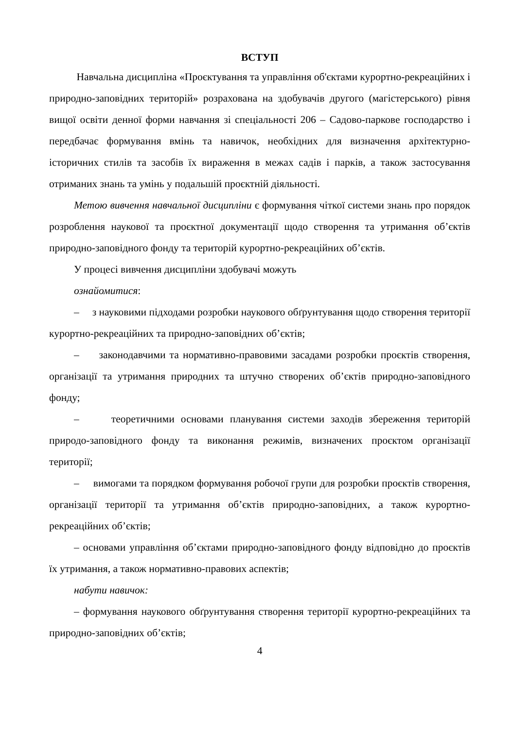ВСТУП
Навчальна дисципліна «Проєктування та управління об'єктами курортно-рекреаційних і природно-заповідних територій» розрахована на здобувачів другого (магістерського) рівня вищої освіти денної форми навчання зі спеціальності 206 – Садово-паркове господарство і передбачає формування вмінь та навичок, необхідних для визначення архітектурно-історичних стилів та засобів їх вираження в межах садів і парків, а також застосування отриманих знань та умінь у подальшій проєктній діяльності.
Метою вивчення навчальної дисципліни є формування чіткої системи знань про порядок розроблення наукової та проєктної документації щодо створення та утримання об’єктів природно-заповідного фонду та територій курортно-рекреаційних об’єктів.
У процесі вивчення дисципліни здобувачі можуть
ознайомитися:
– з науковими підходами розробки наукового обґрунтування щодо створення території курортно-рекреаційних та природно-заповідних об’єктів;
– законодавчими та нормативно-правовими засадами розробки проєктів створення, організації та утримання природних та штучно створених об’єктів природно-заповідного фонду;
– теоретичними основами планування системи заходів збереження територій природо-заповідного фонду та виконання режимів, визначених проєктом організації території;
– вимогами та порядком формування робочої групи для розробки проєктів створення, організації території та утримання об’єктів природно-заповідних, а також курортно-рекреаційних об’єктів;
– основами управління об’єктами природно-заповідного фонду відповідно до проєктів їх утримання, а також нормативно-правових аспектів;
набути навичок:
– формування наукового обґрунтування створення території курортно-рекреаційних та природно-заповідних об’єктів;
4